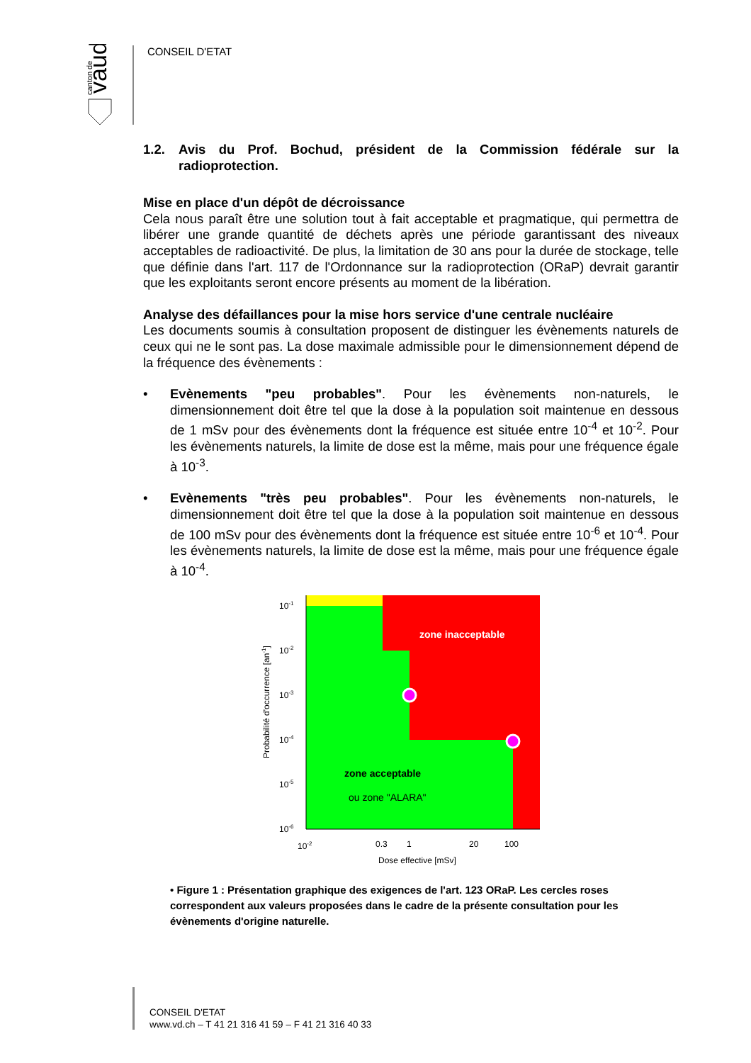vaud
canton de
CONSEIL D'ETAT
1.2. Avis du Prof. Bochud, président de la Commission fédérale sur la radioprotection.
Mise en place d'un dépôt de décroissance
Cela nous paraît être une solution tout à fait acceptable et pragmatique, qui permettra de libérer une grande quantité de déchets après une période garantissant des niveaux acceptables de radioactivité. De plus, la limitation de 30 ans pour la durée de stockage, telle que définie dans l'art. 117 de l'Ordonnance sur la radioprotection (ORaP) devrait garantir que les exploitants seront encore présents au moment de la libération.
Analyse des défaillances pour la mise hors service d'une centrale nucléaire
Les documents soumis à consultation proposent de distinguer les évènements naturels de ceux qui ne le sont pas. La dose maximale admissible pour le dimensionnement dépend de la fréquence des évènements :
• Evènements "peu probables". Pour les évènements non-naturels, le dimensionnement doit être tel que la dose à la population soit maintenue en dessous de 1 mSv pour des évènements dont la fréquence est située entre 10<sup>-4</sup> et 10<sup>-2</sup>. Pour les évènements naturels, la limite de dose est la même, mais pour une fréquence égale à 10<sup>-3</sup>.
• Evènements "très peu probables". Pour les évènements non-naturels, le dimensionnement doit être tel que la dose à la population soit maintenue en dessous de 100 mSv pour des évènements dont la fréquence est située entre 10<sup>-6</sup> et 10<sup>-4</sup>. Pour les évènements naturels, la limite de dose est la même, mais pour une fréquence égale à 10<sup>-4</sup>.
zone inacceptable
zone acceptable
ou zone "ALARA"
10-1
10-2
10-3
10-4
10-5
10-6
10-2
0.3
1
20
100
Dose effective [mSv]
Probabilité d'occurrence [an-1]
• Figure 1 : Présentation graphique des exigences de l'art. 123 ORaP. Les cercles roses correspondent aux valeurs proposées dans le cadre de la présente consultation pour les évènements d'origine naturelle.
CONSEIL D'ETAT
www.vd.ch – T 41 21 316 41 59 – F 41 21 316 40 33